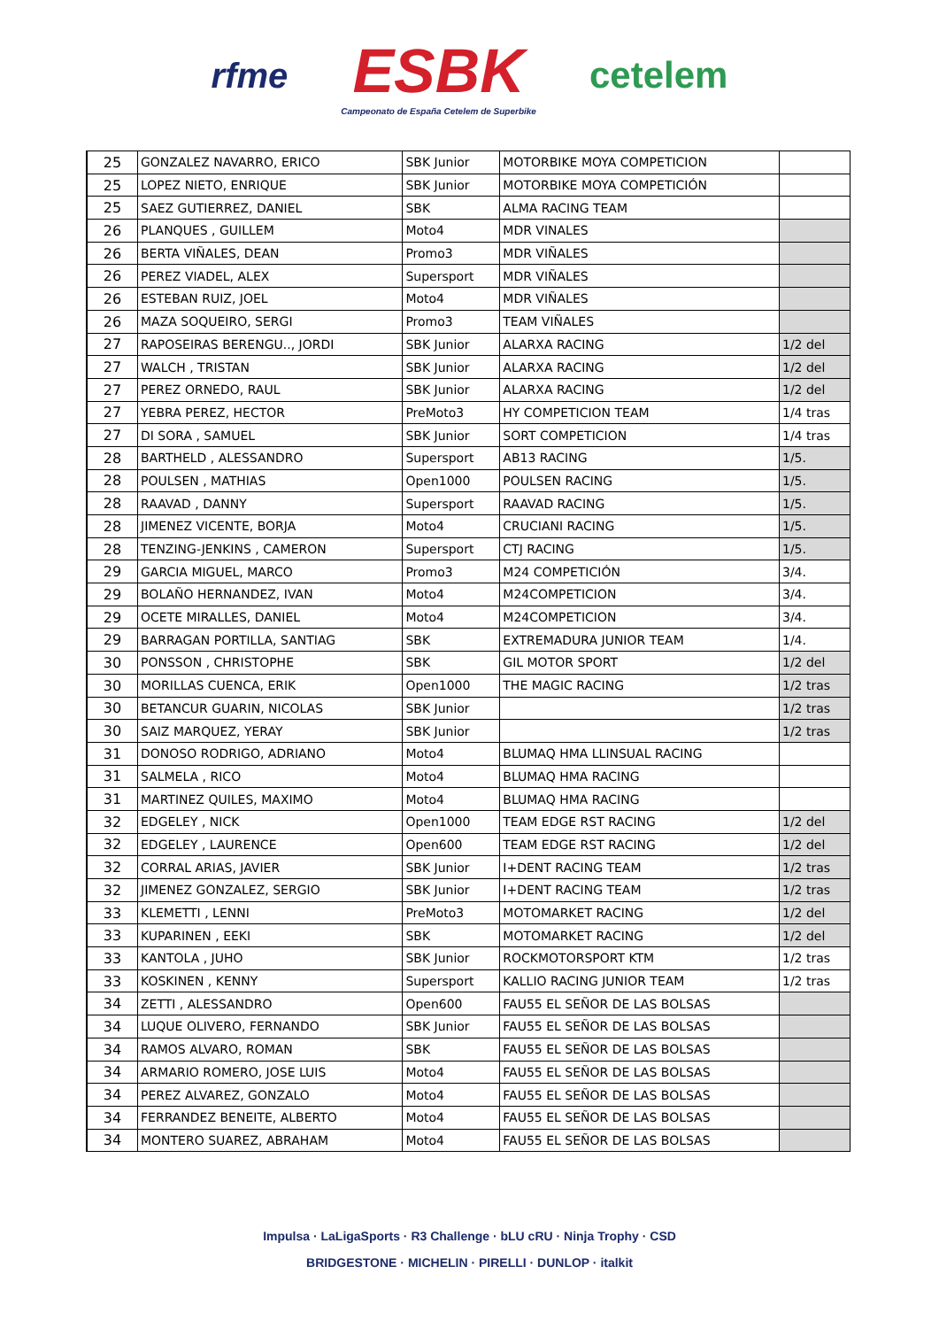rfme
ESBK
Campeonato de España Cetelem de Superbike
cetelem
| 25 | GONZALEZ NAVARRO, ERICO | SBK Junior | MOTORBIKE MOYA COMPETICION | |
| 25 | LOPEZ NIETO, ENRIQUE | SBK Junior | MOTORBIKE MOYA COMPETICIÓN | |
| 25 | SAEZ GUTIERREZ, DANIEL | SBK | ALMA RACING TEAM | |
| 26 | PLANQUES , GUILLEM | Moto4 | MDR VINALES | |
| 26 | BERTA VIÑALES, DEAN | Promo3 | MDR VIÑALES | |
| 26 | PEREZ VIADEL, ALEX | Supersport | MDR VIÑALES | |
| 26 | ESTEBAN RUIZ, JOEL | Moto4 | MDR VIÑALES | |
| 26 | MAZA SOQUEIRO, SERGI | Promo3 | TEAM VIÑALES | |
| 27 | RAPOSEIRAS BERENGU.., JORDI | SBK Junior | ALARXA RACING | 1/2 del |
| 27 | WALCH , TRISTAN | SBK Junior | ALARXA RACING | 1/2 del |
| 27 | PEREZ ORNEDO, RAUL | SBK Junior | ALARXA RACING | 1/2 del |
| 27 | YEBRA PEREZ, HECTOR | PreMoto3 | HY COMPETICION TEAM | 1/4 tras |
| 27 | DI SORA , SAMUEL | SBK Junior | SORT COMPETICION | 1/4 tras |
| 28 | BARTHELD , ALESSANDRO | Supersport | AB13 RACING | 1/5. |
| 28 | POULSEN , MATHIAS | Open1000 | POULSEN RACING | 1/5. |
| 28 | RAAVAD , DANNY | Supersport | RAAVAD RACING | 1/5. |
| 28 | JIMENEZ VICENTE, BORJA | Moto4 | CRUCIANI RACING | 1/5. |
| 28 | TENZING-JENKINS , CAMERON | Supersport | CTJ RACING | 1/5. |
| 29 | GARCIA MIGUEL, MARCO | Promo3 | M24 COMPETICIÓN | 3/4. |
| 29 | BOLAÑO HERNANDEZ, IVAN | Moto4 | M24COMPETICION | 3/4. |
| 29 | OCETE MIRALLES, DANIEL | Moto4 | M24COMPETICION | 3/4. |
| 29 | BARRAGAN PORTILLA, SANTIAG | SBK | EXTREMADURA JUNIOR TEAM | 1/4. |
| 30 | PONSSON , CHRISTOPHE | SBK | GIL MOTOR SPORT | 1/2 del |
| 30 | MORILLAS CUENCA, ERIK | Open1000 | THE MAGIC RACING | 1/2 tras |
| 30 | BETANCUR GUARIN, NICOLAS | SBK Junior | | 1/2 tras |
| 30 | SAIZ MARQUEZ, YERAY | SBK Junior | | 1/2 tras |
| 31 | DONOSO RODRIGO, ADRIANO | Moto4 | BLUMAQ HMA LLINSUAL RACING | |
| 31 | SALMELA , RICO | Moto4 | BLUMAQ HMA RACING | |
| 31 | MARTINEZ QUILES, MAXIMO | Moto4 | BLUMAQ HMA RACING | |
| 32 | EDGELEY , NICK | Open1000 | TEAM EDGE RST RACING | 1/2 del |
| 32 | EDGELEY , LAURENCE | Open600 | TEAM EDGE RST RACING | 1/2 del |
| 32 | CORRAL ARIAS, JAVIER | SBK Junior | I+DENT RACING TEAM | 1/2 tras |
| 32 | JIMENEZ GONZALEZ, SERGIO | SBK Junior | I+DENT RACING TEAM | 1/2 tras |
| 33 | KLEMETTI , LENNI | PreMoto3 | MOTOMARKET RACING | 1/2 del |
| 33 | KUPARINEN , EEKI | SBK | MOTOMARKET RACING | 1/2 del |
| 33 | KANTOLA , JUHO | SBK Junior | ROCKMOTORSPORT KTM | 1/2 tras |
| 33 | KOSKINEN , KENNY | Supersport | KALLIO RACING JUNIOR TEAM | 1/2 tras |
| 34 | ZETTI , ALESSANDRO | Open600 | FAU55 EL SEÑOR DE LAS BOLSAS | |
| 34 | LUQUE OLIVERO, FERNANDO | SBK Junior | FAU55 EL SEÑOR DE LAS BOLSAS | |
| 34 | RAMOS ALVARO, ROMAN | SBK | FAU55 EL SEÑOR DE LAS BOLSAS | |
| 34 | ARMARIO ROMERO, JOSE LUIS | Moto4 | FAU55 EL SEÑOR DE LAS BOLSAS | |
| 34 | PEREZ ALVAREZ, GONZALO | Moto4 | FAU55 EL SEÑOR DE LAS BOLSAS | |
| 34 | FERRANDEZ BENEITE, ALBERTO | Moto4 | FAU55 EL SEÑOR DE LAS BOLSAS | |
| 34 | MONTERO SUAREZ, ABRAHAM | Moto4 | FAU55 EL SEÑOR DE LAS BOLSAS | |
Impulsa · LaLigaSports · R3 Challenge · bLU cRU · Ninja Trophy · CSD
BRIDGESTONE · MICHELIN · PIRELLI · DUNLOP · italkit